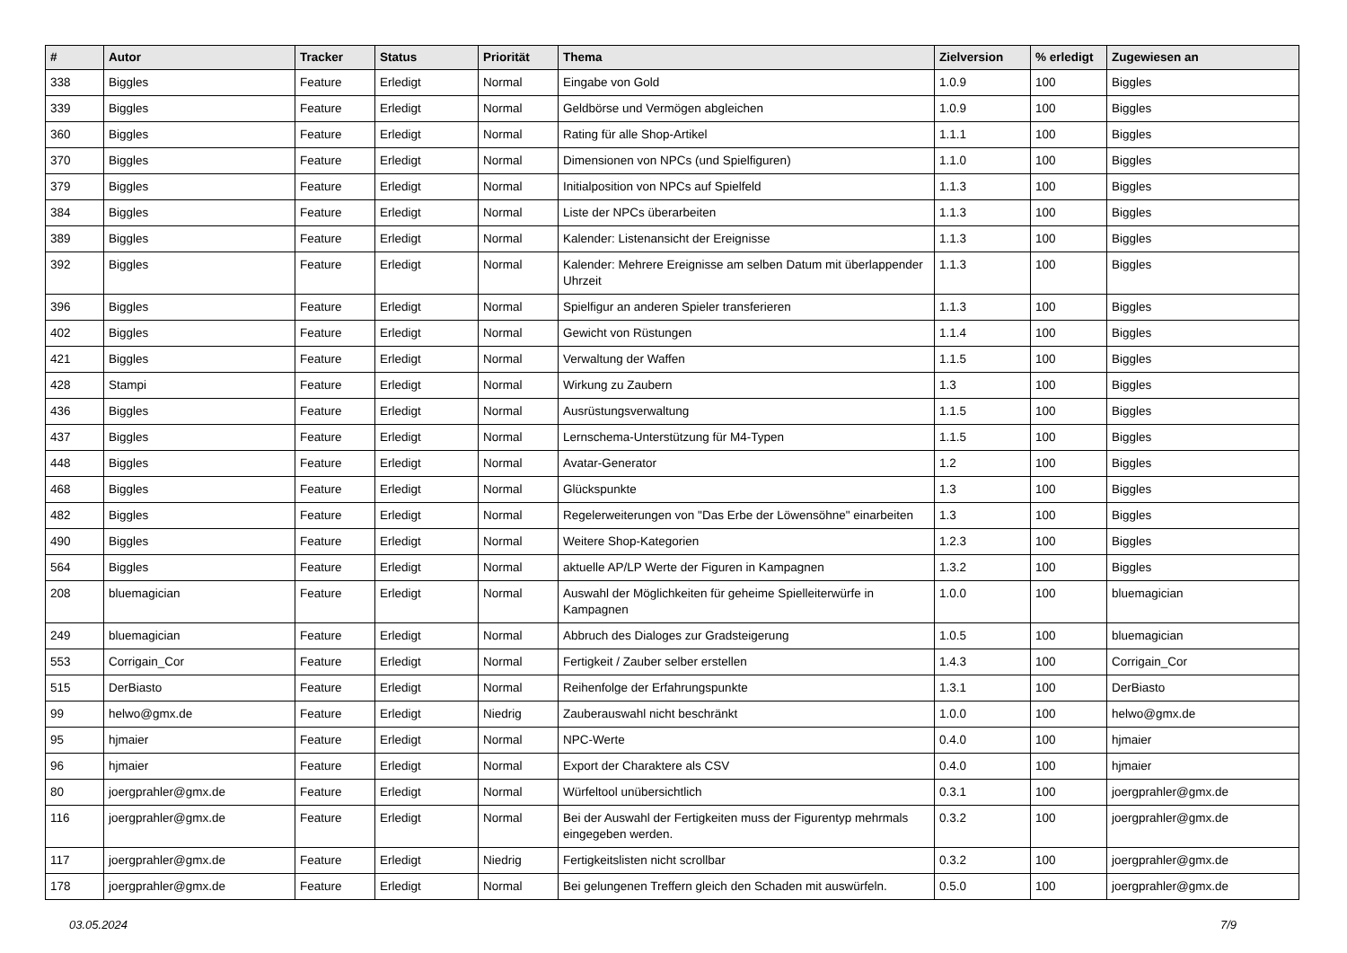| # | Autor | Tracker | Status | Priorität | Thema | Zielversion | % erledigt | Zugewiesen an |
| --- | --- | --- | --- | --- | --- | --- | --- | --- |
| 338 | Biggles | Feature | Erledigt | Normal | Eingabe von Gold | 1.0.9 | 100 | Biggles |
| 339 | Biggles | Feature | Erledigt | Normal | Geldbörse und Vermögen abgleichen | 1.0.9 | 100 | Biggles |
| 360 | Biggles | Feature | Erledigt | Normal | Rating für alle Shop-Artikel | 1.1.1 | 100 | Biggles |
| 370 | Biggles | Feature | Erledigt | Normal | Dimensionen von NPCs (und Spielfiguren) | 1.1.0 | 100 | Biggles |
| 379 | Biggles | Feature | Erledigt | Normal | Initialposition von NPCs auf Spielfeld | 1.1.3 | 100 | Biggles |
| 384 | Biggles | Feature | Erledigt | Normal | Liste der NPCs überarbeiten | 1.1.3 | 100 | Biggles |
| 389 | Biggles | Feature | Erledigt | Normal | Kalender: Listenansicht der Ereignisse | 1.1.3 | 100 | Biggles |
| 392 | Biggles | Feature | Erledigt | Normal | Kalender: Mehrere Ereignisse am selben Datum mit überlappender Uhrzeit | 1.1.3 | 100 | Biggles |
| 396 | Biggles | Feature | Erledigt | Normal | Spielfigur an anderen Spieler transferieren | 1.1.3 | 100 | Biggles |
| 402 | Biggles | Feature | Erledigt | Normal | Gewicht von Rüstungen | 1.1.4 | 100 | Biggles |
| 421 | Biggles | Feature | Erledigt | Normal | Verwaltung der Waffen | 1.1.5 | 100 | Biggles |
| 428 | Stampi | Feature | Erledigt | Normal | Wirkung zu Zaubern | 1.3 | 100 | Biggles |
| 436 | Biggles | Feature | Erledigt | Normal | Ausrüstungsverwaltung | 1.1.5 | 100 | Biggles |
| 437 | Biggles | Feature | Erledigt | Normal | Lernschema-Unterstützung für M4-Typen | 1.1.5 | 100 | Biggles |
| 448 | Biggles | Feature | Erledigt | Normal | Avatar-Generator | 1.2 | 100 | Biggles |
| 468 | Biggles | Feature | Erledigt | Normal | Glückspunkte | 1.3 | 100 | Biggles |
| 482 | Biggles | Feature | Erledigt | Normal | Regelerweiterungen von "Das Erbe der Löwensöhne" einarbeiten | 1.3 | 100 | Biggles |
| 490 | Biggles | Feature | Erledigt | Normal | Weitere Shop-Kategorien | 1.2.3 | 100 | Biggles |
| 564 | Biggles | Feature | Erledigt | Normal | aktuelle AP/LP Werte der Figuren in Kampagnen | 1.3.2 | 100 | Biggles |
| 208 | bluemagician | Feature | Erledigt | Normal | Auswahl der Möglichkeiten für geheime Spielleiterwürfe in Kampagnen | 1.0.0 | 100 | bluemagician |
| 249 | bluemagician | Feature | Erledigt | Normal | Abbruch des Dialoges zur Gradsteigerung | 1.0.5 | 100 | bluemagician |
| 553 | Corrigain_Cor | Feature | Erledigt | Normal | Fertigkeit / Zauber selber erstellen | 1.4.3 | 100 | Corrigain_Cor |
| 515 | DerBiasto | Feature | Erledigt | Normal | Reihenfolge der Erfahrungspunkte | 1.3.1 | 100 | DerBiasto |
| 99 | helwo@gmx.de | Feature | Erledigt | Niedrig | Zauberauswahl nicht beschränkt | 1.0.0 | 100 | helwo@gmx.de |
| 95 | hjmaier | Feature | Erledigt | Normal | NPC-Werte | 0.4.0 | 100 | hjmaier |
| 96 | hjmaier | Feature | Erledigt | Normal | Export der Charaktere als CSV | 0.4.0 | 100 | hjmaier |
| 80 | joergprahler@gmx.de | Feature | Erledigt | Normal | Würfeltool unübersichtlich | 0.3.1 | 100 | joergprahler@gmx.de |
| 116 | joergprahler@gmx.de | Feature | Erledigt | Normal | Bei der Auswahl der Fertigkeiten muss der Figurentyp mehrmals eingegeben werden. | 0.3.2 | 100 | joergprahler@gmx.de |
| 117 | joergprahler@gmx.de | Feature | Erledigt | Niedrig | Fertigkeitslisten nicht scrollbar | 0.3.2 | 100 | joergprahler@gmx.de |
| 178 | joergprahler@gmx.de | Feature | Erledigt | Normal | Bei gelungenen Treffern gleich den Schaden mit auswürfeln. | 0.5.0 | 100 | joergprahler@gmx.de |
03.05.2024 7/9